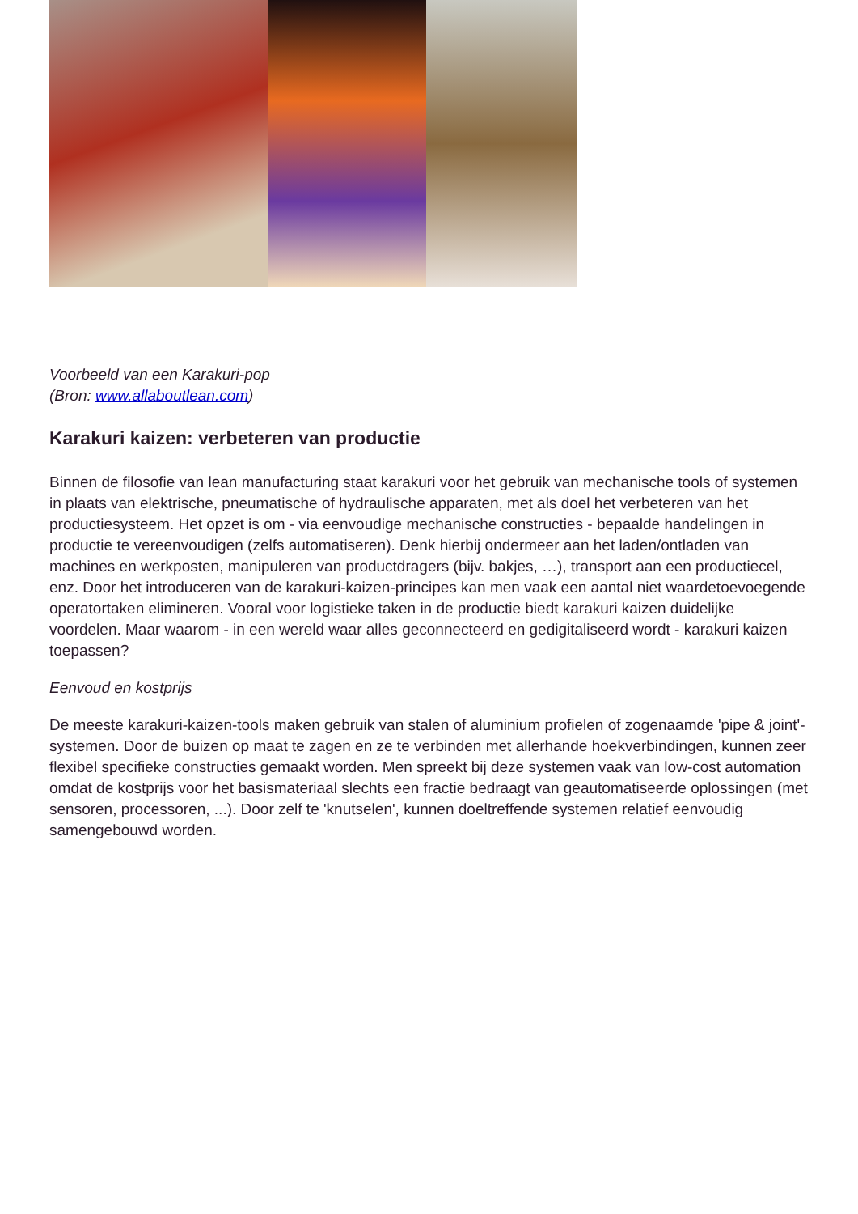Voorbeeld van een Karakuri-pop
(Bron: www.allaboutlean.com)
Karakuri kaizen: verbeteren van productie
Binnen de filosofie van lean manufacturing staat karakuri voor het gebruik van mechanische tools of systemen in plaats van elektrische, pneumatische of hydraulische apparaten, met als doel het verbeteren van het productiesysteem. Het opzet is om - via eenvoudige mechanische constructies - bepaalde handelingen in productie te vereenvoudigen (zelfs automatiseren). Denk hierbij ondermeer aan het laden/ontladen van machines en werkposten, manipuleren van productdragers (bijv. bakjes, …), transport aan een productiecel, enz. Door het introduceren van de karakuri-kaizen-principes kan men vaak een aantal niet waardetoevoegende operatortaken elimineren. Vooral voor logistieke taken in de productie biedt karakuri kaizen duidelijke voordelen. Maar waarom - in een wereld waar alles geconnecteerd en gedigitaliseerd wordt - karakuri kaizen toepassen?
Eenvoud en kostprijs
De meeste karakuri-kaizen-tools maken gebruik van stalen of aluminium profielen of zogenaamde 'pipe & joint'-systemen. Door de buizen op maat te zagen en ze te verbinden met allerhande hoekverbindingen, kunnen zeer flexibel specifieke constructies gemaakt worden. Men spreekt bij deze systemen vaak van low-cost automation omdat de kostprijs voor het basismateriaal slechts een fractie bedraagt van geautomatiseerde oplossingen (met sensoren, processoren, ...). Door zelf te 'knutselen', kunnen doeltreffende systemen relatief eenvoudig samengebouwd worden.